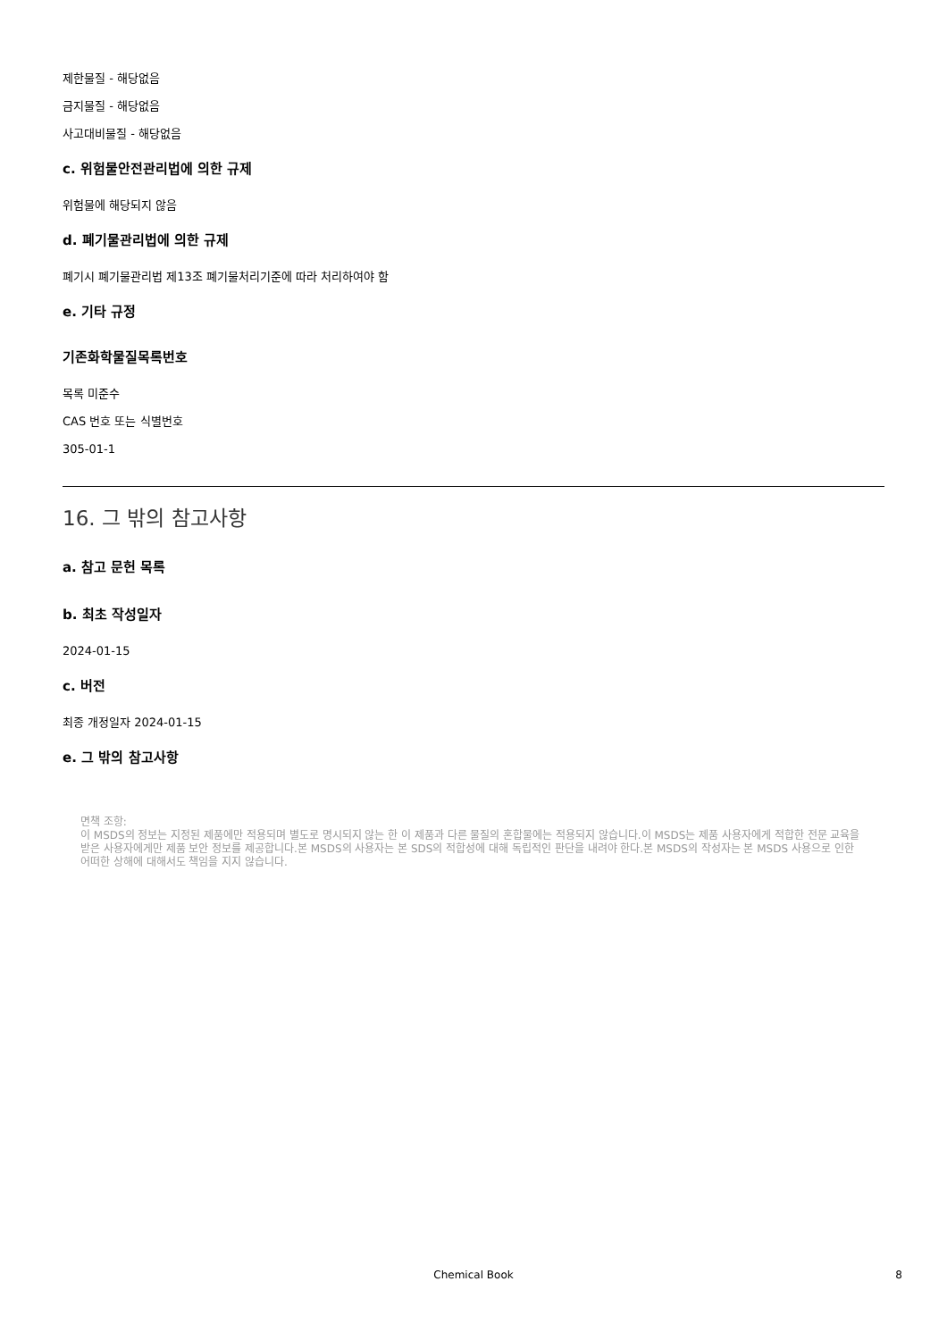제한물질 - 해당없음
금지물질 - 해당없음
사고대비물질 - 해당없음
c. 위험물안전관리법에 의한 규제
위험물에 해당되지 않음
d. 폐기물관리법에 의한 규제
폐기시 폐기물관리법 제13조 폐기물처리기준에 따라 처리하여야 함
e. 기타 규정
기존화학물질목록번호
목록 미준수
CAS 번호 또는 식별번호
305-01-1
16. 그 밖의 참고사항
a. 참고 문헌 목록
b. 최초 작성일자
2024-01-15
c. 버전
최종 개정일자 2024-01-15
e. 그 밖의 참고사항
면책 조항:
이 MSDS의 정보는 지정된 제품에만 적용되며 별도로 명시되지 않는 한 이 제품과 다른 물질의 혼합물에는 적용되지 않습니다.이 MSDS는 제품 사용자에게 적합한 전문 교육을 받은 사용자에게만 제품 보안 정보를 제공합니다.본 MSDS의 사용자는 본 SDS의 적합성에 대해 독립적인 판단을 내려야 한다.본 MSDS의 작성자는 본 MSDS 사용으로 인한 어떠한 상해에 대해서도 책임을 지지 않습니다.
Chemical Book
8